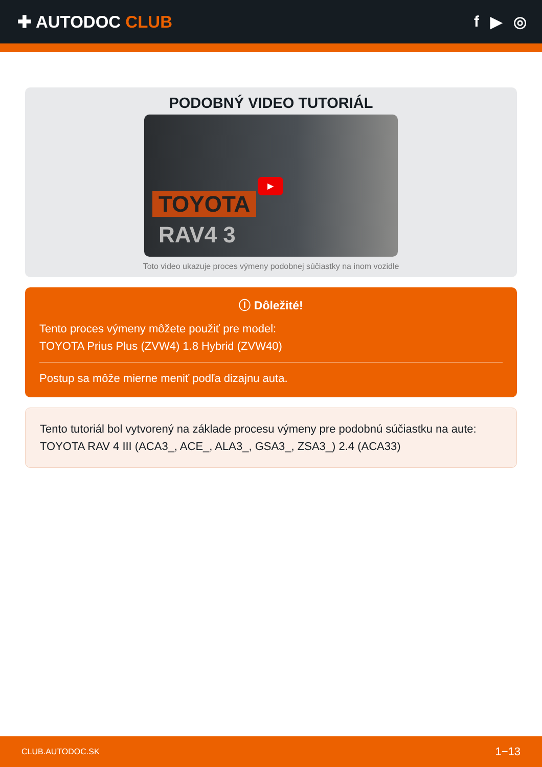✚ AUTODOC CLUB f ▶ ◎
PODOBNÝ VIDEO TUTORIÁL
TOYOTA
RAV4 3
▶
Toto video ukazuje proces výmeny podobnej súčiastky na inom vozidle
ⓘ Dôležité!
Tento proces výmeny môžete použiť pre model:
TOYOTA Prius Plus (ZVW4) 1.8 Hybrid (ZVW40)
Postup sa môže mierne meniť podľa dizajnu auta.
Tento tutoriál bol vytvorený na základe procesu výmeny pre podobnú súčiastku na aute: TOYOTA RAV 4 III (ACA3_, ACE_, ALA3_, GSA3_, ZSA3_) 2.4 (ACA33)
CLUB.AUTODOC.SK 1−13